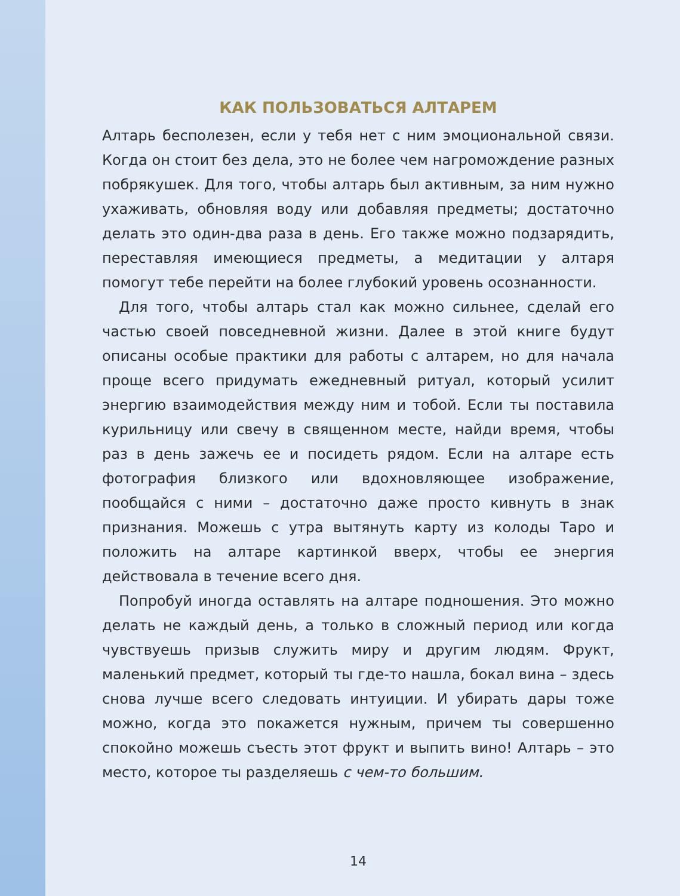КАК ПОЛЬЗОВАТЬСЯ АЛТАРЕМ
Алтарь бесполезен, если у тебя нет с ним эмоциональной связи. Когда он стоит без дела, это не более чем нагромождение разных побрякушек. Для того, чтобы алтарь был активным, за ним нужно ухаживать, обновляя воду или добавляя предметы; достаточно делать это один-два раза в день. Его также можно подзарядить, переставляя имеющиеся предметы, а медитации у алтаря помогут тебе перейти на более глубокий уровень осознанности.
Для того, чтобы алтарь стал как можно сильнее, сделай его частью своей повседневной жизни. Далее в этой книге будут описаны особые практики для работы с алтарем, но для начала проще всего придумать ежедневный ритуал, который усилит энергию взаимодействия между ним и тобой. Если ты поставила курильницу или свечу в священном месте, найди время, чтобы раз в день зажечь ее и посидеть рядом. Если на алтаре есть фотография близкого или вдохновляющее изображение, пообщайся с ними – достаточно даже просто кивнуть в знак признания. Можешь с утра вытянуть карту из колоды Таро и положить на алтаре картинкой вверх, чтобы ее энергия действовала в течение всего дня.
Попробуй иногда оставлять на алтаре подношения. Это можно делать не каждый день, а только в сложный период или когда чувствуешь призыв служить миру и другим людям. Фрукт, маленький предмет, который ты где-то нашла, бокал вина – здесь снова лучше всего следовать интуиции. И убирать дары тоже можно, когда это покажется нужным, причем ты совершенно спокойно можешь съесть этот фрукт и выпить вино! Алтарь – это место, которое ты разделяешь с чем-то большим.
14